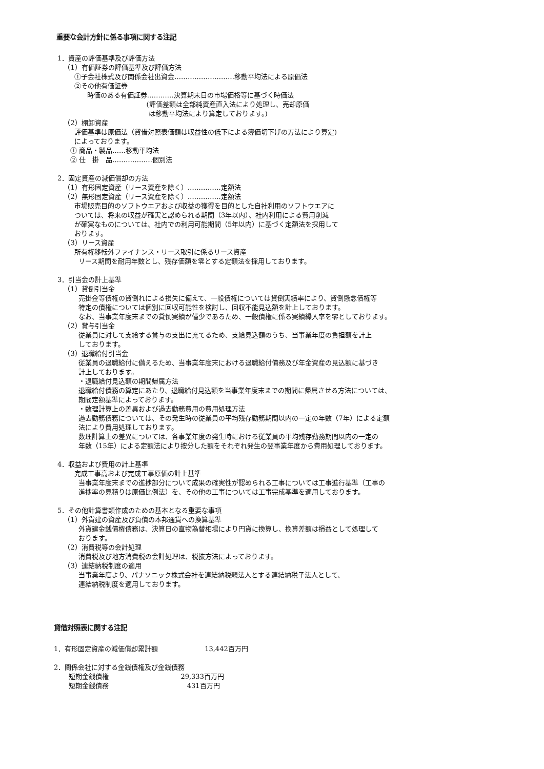重要な会計方針に係る事項に関する注記
1．資産の評価基準及び評価方法
（1）有価証券の評価基準及び評価方法
①子会社株式及び関係会社出資金………………………移動平均法による原価法
②その他有価証券
時価のある有価証券…………決算期末日の市場価格等に基づく時価法
(評価差額は全部純資産直入法により処理し、売却原価
は移動平均法により算定しております。)
（2）棚卸資産
評価基準は原価法（貸借対照表価額は収益性の低下による簿価切下げの方法により算定)
によっております。
① 商品・製品……移動平均法
② 仕　掛　品………………個別法
2．固定資産の減価償却の方法
（1）有形固定資産（リース資産を除く）……………定額法
（2）無形固定資産（リース資産を除く）……………定額法
市場販売目的のソフトウエアおよび収益の獲得を目的とした自社利用のソフトウエアに
ついては、将来の収益が確実と認められる期間（3年以内）、社内利用による費用削減
が確実なものについては、社内での利用可能期間（5年以内）に基づく定額法を採用して
おります。
（3）リース資産
所有権移転外ファイナンス・リース取引に係るリース資産
リース期間を耐用年数とし、残存価額を零とする定額法を採用しております。
3．引当金の計上基準
（1）貸倒引当金
売掛金等債権の貸倒れによる損失に備えて、一般債権については貸倒実績率により、貸倒懸念債権等
特定の債権については個別に回収可能性を検討し、回収不能見込額を計上しております。
なお、当事業年度末までの貸倒実績が僅少であるため、一般債権に係る実績繰入率を零としております。
（2）賞与引当金
従業員に対して支給する賞与の支出に充てるため、支給見込額のうち、当事業年度の負担額を計上
しております。
（3）退職給付引当金
従業員の退職給付に備えるため、当事業年度末における退職給付債務及び年金資産の見込額に基づき
計上しております。
・退職給付見込額の期間帰属方法
退職給付債務の算定にあたり、退職給付見込額を当事業年度末までの期間に帰属させる方法については、
期間定額基準によっております。
・数理計算上の差異および過去勤務費用の費用処理方法
過去勤務債務については、その発生時の従業員の平均残存勤務期間以内の一定の年数（7年）による定額
法により費用処理しております。
数理計算上の差異については、各事業年度の発生時における従業員の平均残存勤務期間以内の一定の
年数（15年）による定額法により按分した額をそれぞれ発生の翌事業年度から費用処理しております。
4．収益および費用の計上基準
完成工事高および完成工事原価の計上基準
当事業年度末までの進捗部分について成果の確実性が認められる工事については工事進行基準（工事の
進捗率の見積りは原価比例法）を、その他の工事については工事完成基準を適用しております。
5．その他計算書類作成のための基本となる重要な事項
（1）外貨建の資産及び負債の本邦通貨への換算基準
外貨建金銭債権債務は、決算日の直物為替相場により円貨に換算し、換算差額は損益として処理して
おります。
（2）消費税等の会計処理
消費税及び地方消費税の会計処理は、税抜方法によっております。
（3）連結納税制度の適用
当事業年度より、パナソニック株式会社を連結納税親法人とする連結納税子法人として、
連結納税制度を適用しております。
貸借対照表に関する注記
1．有形固定資産の減価償却累計額 13,442百万円
2．関係会社に対する金銭債権及び金銭債務
短期金銭債権 29,333百万円
短期金銭債務 431百万円